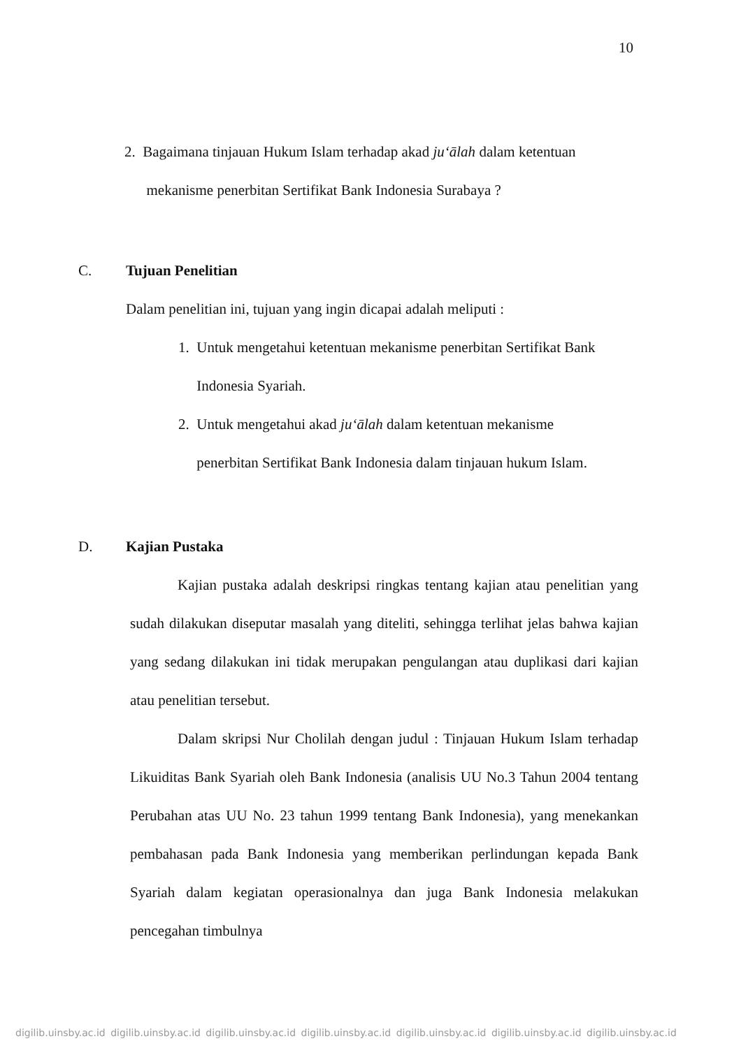10
2. Bagaimana tinjauan Hukum Islam terhadap akad ju‘ālah dalam ketentuan
mekanisme penerbitan Sertifikat Bank Indonesia Surabaya ?
C. Tujuan Penelitian
Dalam penelitian ini, tujuan yang ingin dicapai adalah meliputi :
1. Untuk mengetahui ketentuan mekanisme penerbitan Sertifikat Bank
Indonesia Syariah.
2. Untuk mengetahui akad ju‘ālah dalam ketentuan mekanisme
penerbitan Sertifikat Bank Indonesia dalam tinjauan hukum Islam.
D. Kajian Pustaka
Kajian pustaka adalah deskripsi ringkas tentang kajian atau penelitian yang sudah dilakukan diseputar masalah yang diteliti, sehingga terlihat jelas bahwa kajian yang sedang dilakukan ini tidak merupakan pengulangan atau duplikasi dari kajian atau penelitian tersebut.
Dalam skripsi Nur Cholilah dengan judul : Tinjauan Hukum Islam terhadap Likuiditas Bank Syariah oleh Bank Indonesia (analisis UU No.3 Tahun 2004 tentang Perubahan atas UU No. 23 tahun 1999 tentang Bank Indonesia), yang menekankan pembahasan pada Bank Indonesia yang memberikan perlindungan kepada Bank Syariah dalam kegiatan operasionalnya dan juga Bank Indonesia melakukan pencegahan timbulnya
digilib.uinsby.ac.id digilib.uinsby.ac.id digilib.uinsby.ac.id digilib.uinsby.ac.id digilib.uinsby.ac.id digilib.uinsby.ac.id digilib.uinsby.ac.id